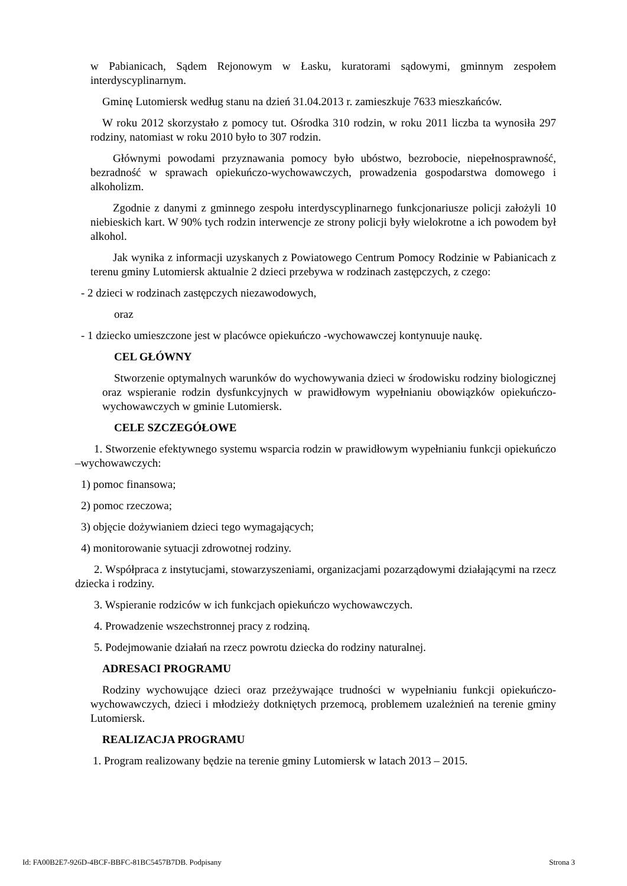w Pabianicach, Sądem Rejonowym w Łasku, kuratorami sądowymi, gminnym zespołem interdyscyplinarnym.
Gminę Lutomiersk według stanu na dzień 31.04.2013 r. zamieszkuje 7633 mieszkańców.
W roku 2012 skorzystało z pomocy tut. Ośrodka 310 rodzin, w roku 2011 liczba ta wynosiła 297 rodziny, natomiast w roku 2010 było to 307 rodzin.
Głównymi powodami przyznawania pomocy było ubóstwo, bezrobocie, niepełnosprawność, bezradność w sprawach opiekuńczo-wychowawczych, prowadzenia gospodarstwa domowego i alkoholizm.
Zgodnie z danymi z gminnego zespołu interdyscyplinarnego funkcjonariusze policji założyli 10 niebieskich kart. W 90% tych rodzin interwencje ze strony policji były wielokrotne a ich powodem był alkohol.
Jak wynika z informacji uzyskanych z Powiatowego Centrum Pomocy Rodzinie w Pabianicach z terenu gminy Lutomiersk aktualnie 2 dzieci przebywa w rodzinach zastępczych, z czego:
- 2 dzieci w rodzinach zastępczych niezawodowych,
oraz
- 1 dziecko umieszczone jest w placówce opiekuńczo -wychowawczej kontynuuje naukę.
CEL GŁÓWNY
Stworzenie optymalnych warunków do wychowywania dzieci w środowisku rodziny biologicznej oraz wspieranie rodzin dysfunkcyjnych w prawidłowym wypełnianiu obowiązków opiekuńczo- wychowawczych w gminie Lutomiersk.
CELE SZCZEGÓŁOWE
1. Stworzenie efektywnego systemu wsparcia rodzin w prawidłowym wypełnianiu funkcji opiekuńczo –wychowawczych:
1) pomoc finansowa;
2) pomoc rzeczowa;
3) objęcie dożywianiem dzieci tego wymagających;
4) monitorowanie sytuacji zdrowotnej rodziny.
2. Współpraca z instytucjami, stowarzyszeniami, organizacjami pozarządowymi działającymi na rzecz dziecka i rodziny.
3. Wspieranie rodziców w ich funkcjach opiekuńczo wychowawczych.
4. Prowadzenie wszechstronnej pracy z rodziną.
5. Podejmowanie działań na rzecz powrotu dziecka do rodziny naturalnej.
ADRESACI PROGRAMU
Rodziny wychowujące dzieci oraz przeżywające trudności w wypełnianiu funkcji opiekuńczo-wychowawczych, dzieci i młodzieży dotkniętych przemocą, problemem uzależnień na terenie gminy Lutomiersk.
REALIZACJA PROGRAMU
1. Program realizowany będzie na terenie gminy Lutomiersk w latach 2013 – 2015.
Id: FA00B2E7-926D-4BCF-BBFC-81BC5457B7DB. Podpisany Strona 3